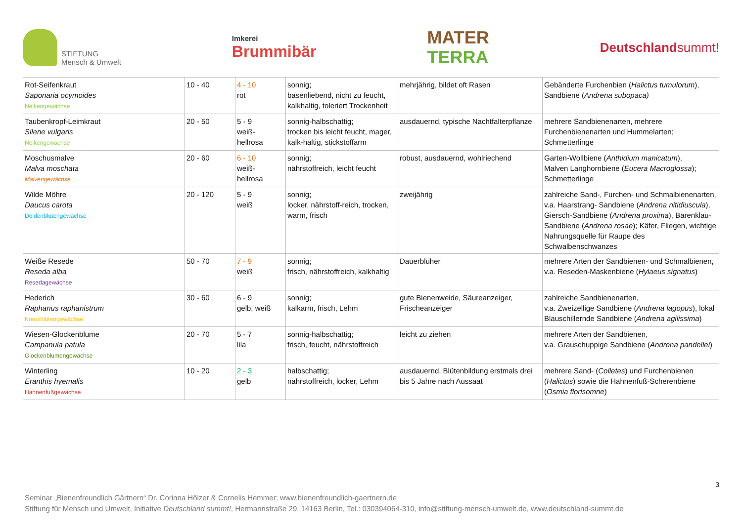STIFTUNG
Mensch & Umwelt
Imkerei
Brummibär
MATER
TERRA
Deutschlandsummt!
| Rot-Seifenkraut Saponaria ocymoides Nelkengewächse | 10 - 40 | 4 - 10 rot | sonnig; basenliebend, nicht zu feucht, kalkhaltig, toleriert Trockenheit | mehrjährig, bildet oft Rasen | Gebänderte Furchenbien ( Halictus tumulorum ), Sandbiene ( Andrena subopaca) |
| Taubenkropf-Leimkraut Silene vulgaris Nelkengewächse | 20 - 50 | 5 - 9 weiß- hellrosa | sonnig-halbschattig; trocken bis leicht feucht, mager, kalk-haltig, stickstoffarm | ausdauernd, typische Nachtfalterpflanze | mehrere Sandbienenarten, mehrere Furchenbienenarten und Hummelarten; Schmetterlinge |
| Moschusmalve Malva moschata Malvengewächse | 20 - 60 | 6 - 10 weiß- hellrosa | sonnig; nährstoffreich, leicht feucht | robust, ausdauernd, wohlriechend | Garten-Wollbiene ( Anthidium manicatum ), Malven Langhornbiene ( Eucera Macroglossa ); Schmetterlinge |
| Wilde Möhre Daucus carota Doldenblütengewächse | 20 - 120 | 5 - 9 weiß | sonnig; locker, nährstoff-reich, trocken, warm, frisch | zweijährig | zahlreiche Sand-, Furchen- und Schmalbienenarten, v.a. Haarstrang- Sandbiene ( Andrena nitidiuscula ), Giersch-Sandbiene ( Andrena proxima ), Bärenklau-Sandbiene ( Andrena rosae ); Käfer, Fliegen, wichtige Nahrungsquelle für Raupe des Schwalbenschwanzes |
| Weiße Resede Reseda alba Resedagewächse | 50 - 70 | 7 - 9 weiß | sonnig; frisch, nährstoffreich, kalkhaltig | Dauerblüher | mehrere Arten der Sandbienen- und Schmalbienen, v.a. Reseden-Maskenbiene ( Hylaeus signatus ) |
| Hederich Raphanus raphanistrum Kreuzblütengewächse | 30 - 60 | 6 - 9 gelb, weiß | sonnig; kalkarm, frisch, Lehm | gute Bienenweide, Säureanzeiger, Frischeanzeiger | zahlreiche Sandbienenarten, v.a. Zweizellige Sandbiene ( Andrena lagopus ), lokal Blauschillernde Sandbiene ( Andrena agilissima ) |
| Wiesen-Glockenblume Campanula patula Glockenblumengewächse | 20 - 70 | 5 - 7 lila | sonnig-halbschattig; frisch, feucht, nährstoffreich | leicht zu ziehen | mehrere Arten der Sandbienen, v.a. Grauschuppige Sandbiene ( Andrena pandellei ) |
| Winterling Eranthis hyemalis Hahnenfußgewächse | 10 - 20 | 2 - 3 gelb | halbschattig; nährstoffreich, locker, Lehm | ausdauernd, Blütenbildung erstmals drei bis 5 Jahre nach Aussaat | mehrere Sand- ( Colletes ) und Furchenbienen ( Halictus ) sowie die Hahnenfuß-Scherenbiene ( Osmia florisomne ) |
3
Seminar „Bienenfreundlich Gärtnern“ Dr. Corinna Hölzer & Cornelis Hemmer; www.bienenfreundlich-gaertnern.de
Stiftung für Mensch und Umwelt, Initiative Deutschland summt!, Hermannstraße 29, 14163 Berlin, Tel.: 030394064-310, info@stiftung-mensch-umwelt.de, www.deutschland-summt.de